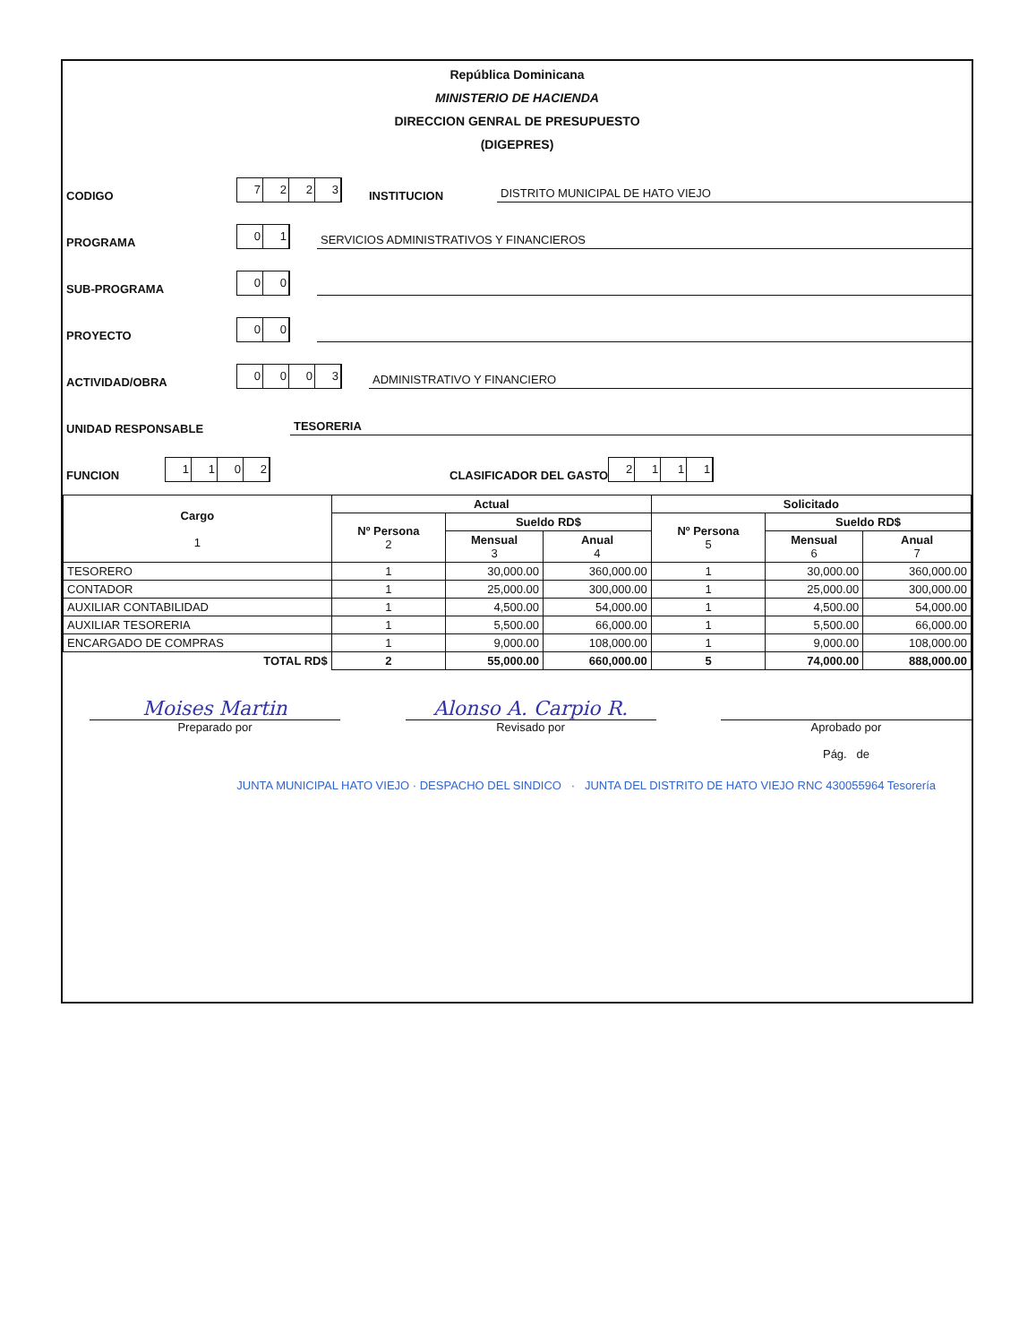República Dominicana
MINISTERIO DE HACIENDA
DIRECCION GENRAL DE PRESUPUESTO
(DIGEPRES)
CODIGO 7223 INSTITUCION DISTRITO MUNICIPAL DE HATO VIEJO
PROGRAMA 01 SERVICIOS ADMINISTRATIVOS Y FINANCIEROS
SUB-PROGRAMA 00
PROYECTO 00
ACTIVIDAD/OBRA 0003 ADMINISTRATIVO Y FINANCIERO
UNIDAD RESPONSABLE TESORERIA
FUNCION 1102 CLASIFICADOR DEL GASTO 2111
| Cargo 1 | Actual | | | Solicitado | | |
| --- | --- | --- | --- | --- | --- | --- |
| | Nº Persona 2 | Sueldo RD$ | | Nº Persona 5 | Sueldo RD$ | |
| | | Mensual 3 | Anual 4 | | Mensual 6 | Anual 7 |
| TESORERO | 1 | 30,000.00 | 360,000.00 | 1 | 30,000.00 | 360,000.00 |
| CONTADOR | 1 | 25,000.00 | 300,000.00 | 1 | 25,000.00 | 300,000.00 |
| AUXILIAR CONTABILIDAD | 1 | 4,500.00 | 54,000.00 | 1 | 4,500.00 | 54,000.00 |
| AUXILIAR TESORERIA | 1 | 5,500.00 | 66,000.00 | 1 | 5,500.00 | 66,000.00 |
| ENCARGADO DE COMPRAS | 1 | 9,000.00 | 108,000.00 | 1 | 9,000.00 | 108,000.00 |
| TOTAL RD$ | 2 | 55,000.00 | 660,000.00 | 5 | 74,000.00 | 888,000.00 |
Moises Martin
Preparado por
Alonso A. Carpio R.
Revisado por
Aprobado por
Pág. de
JUNTA MUNICIPAL HATO VIEJO · DESPACHO DEL SINDICO · JUNTA DEL DISTRITO DE HATO VIEJO RNC 430055964 Tesorería